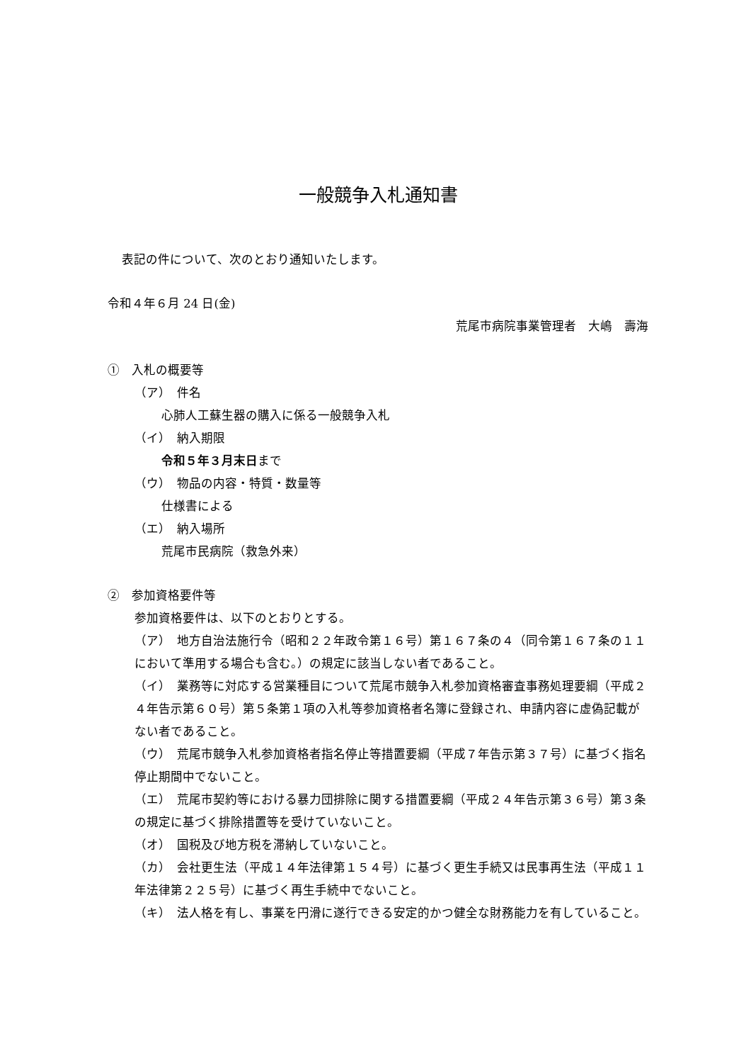一般競争入札通知書
表記の件について、次のとおり通知いたします。
令和４年６月 24 日(金)
荒尾市病院事業管理者　大嶋　壽海
①　入札の概要等
（ア）　件名
心肺人工蘇生器の購入に係る一般競争入札
（イ）　納入期限
令和５年３月末日まで
（ウ）　物品の内容・特質・数量等
仕様書による
（エ）　納入場所
荒尾市民病院（救急外来）
②　参加資格要件等
参加資格要件は、以下のとおりとする。
（ア）　地方自治法施行令（昭和２２年政令第１６号）第１６７条の４（同令第１６７条の１１において準用する場合も含む。）の規定に該当しない者であること。
（イ）　業務等に対応する営業種目について荒尾市競争入札参加資格審査事務処理要綱（平成２４年告示第６０号）第５条第１項の入札等参加資格者名簿に登録され、申請内容に虚偽記載がない者であること。
（ウ）　荒尾市競争入札参加資格者指名停止等措置要綱（平成７年告示第３７号）に基づく指名停止期間中でないこと。
（エ）　荒尾市契約等における暴力団排除に関する措置要綱（平成２４年告示第３６号）第３条の規定に基づく排除措置等を受けていないこと。
（オ）　国税及び地方税を滞納していないこと。
（カ）　会社更生法（平成１４年法律第１５４号）に基づく更生手続又は民事再生法（平成１１年法律第２２５号）に基づく再生手続中でないこと。
（キ）　法人格を有し、事業を円滑に遂行できる安定的かつ健全な財務能力を有していること。